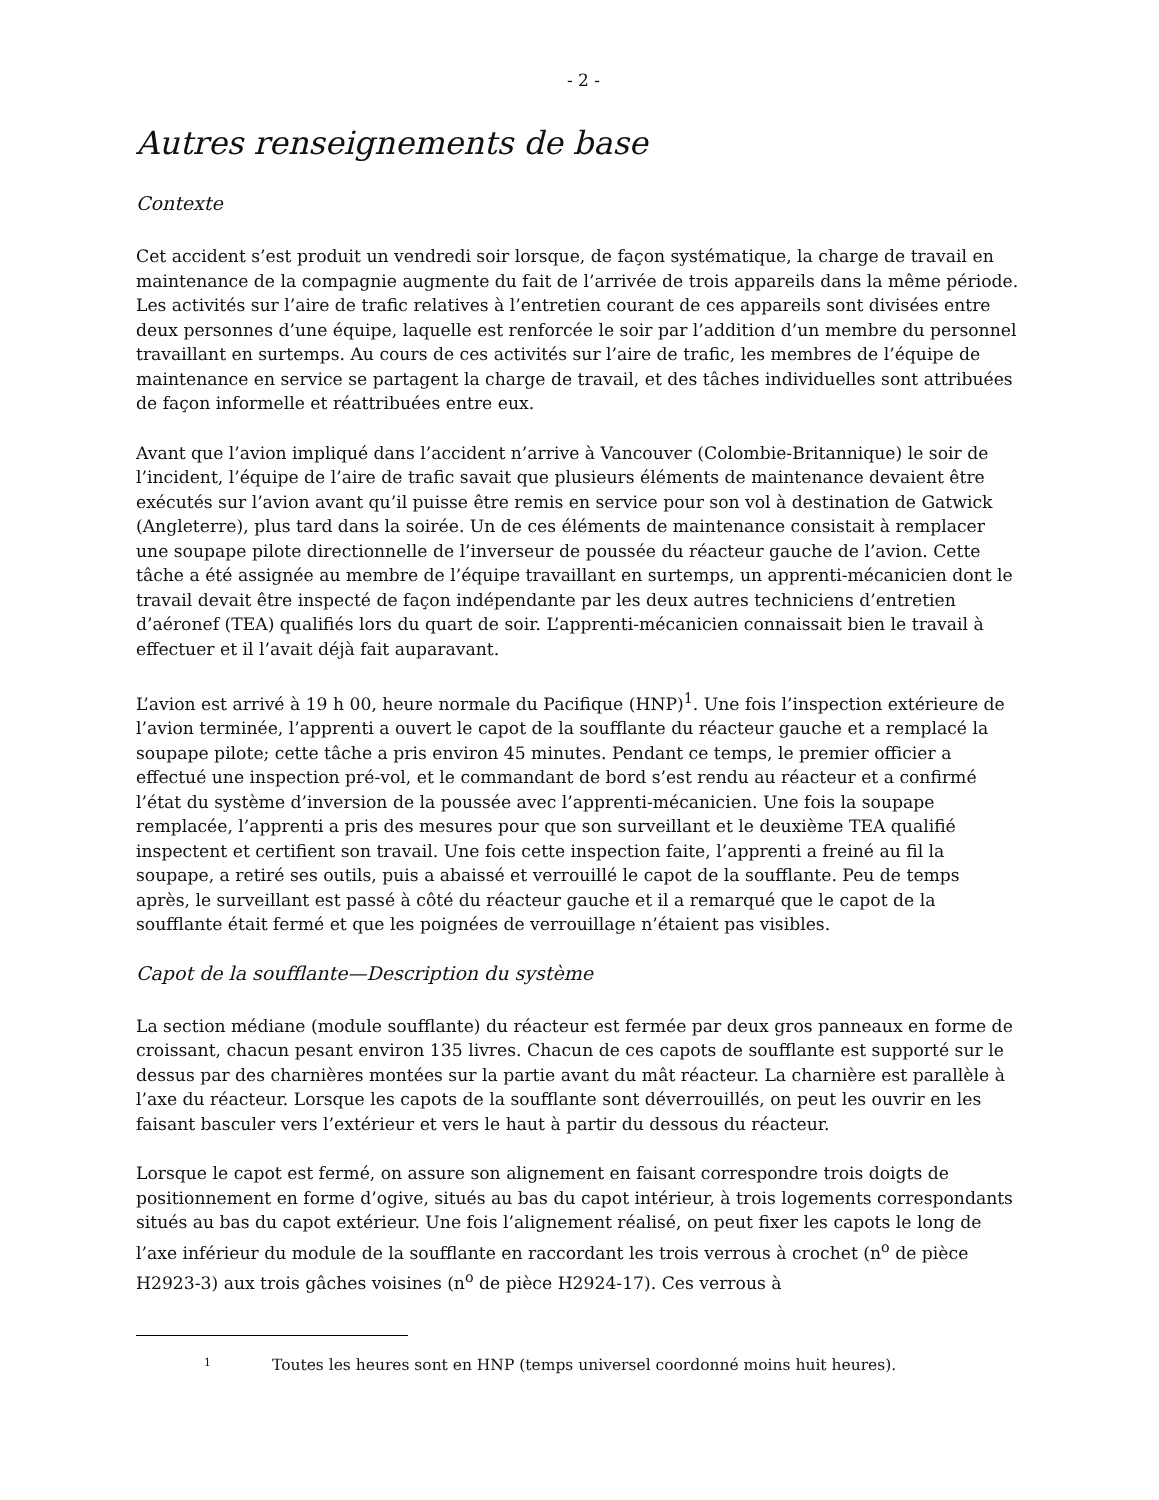- 2 -
Autres renseignements de base
Contexte
Cet accident s’est produit un vendredi soir lorsque, de façon systématique, la charge de travail en maintenance de la compagnie augmente du fait de l’arrivée de trois appareils dans la même période. Les activités sur l’aire de trafic relatives à l’entretien courant de ces appareils sont divisées entre deux personnes d’une équipe, laquelle est renforcée le soir par l’addition d’un membre du personnel travaillant en surtemps. Au cours de ces activités sur l’aire de trafic, les membres de l’équipe de maintenance en service se partagent la charge de travail, et des tâches individuelles sont attribuées de façon informelle et réattribuées entre eux.
Avant que l’avion impliqué dans l’accident n’arrive à Vancouver (Colombie-Britannique) le soir de l’incident, l’équipe de l’aire de trafic savait que plusieurs éléments de maintenance devaient être exécutés sur l’avion avant qu’il puisse être remis en service pour son vol à destination de Gatwick (Angleterre), plus tard dans la soirée. Un de ces éléments de maintenance consistait à remplacer une soupape pilote directionnelle de l’inverseur de poussée du réacteur gauche de l’avion. Cette tâche a été assignée au membre de l’équipe travaillant en surtemps, un apprenti-mécanicien dont le travail devait être inspecté de façon indépendante par les deux autres techniciens d’entretien d’aéronef (TEA) qualifiés lors du quart de soir. L’apprenti-mécanicien connaissait bien le travail à effectuer et il l’avait déjà fait auparavant.
L’avion est arrivé à 19 h 00, heure normale du Pacifique (HNP)<sup>1</sup>. Une fois l’inspection extérieure de l’avion terminée, l’apprenti a ouvert le capot de la soufflante du réacteur gauche et a remplacé la soupape pilote; cette tâche a pris environ 45 minutes. Pendant ce temps, le premier officier a effectué une inspection pré-vol, et le commandant de bord s’est rendu au réacteur et a confirmé l’état du système d’inversion de la poussée avec l’apprenti-mécanicien. Une fois la soupape remplacée, l’apprenti a pris des mesures pour que son surveillant et le deuxième TEA qualifié inspectent et certifient son travail. Une fois cette inspection faite, l’apprenti a freiné au fil la soupape, a retiré ses outils, puis a abaissé et verrouillé le capot de la soufflante. Peu de temps après, le surveillant est passé à côté du réacteur gauche et il a remarqué que le capot de la soufflante était fermé et que les poignées de verrouillage n’étaient pas visibles.
Capot de la soufflante—Description du système
La section médiane (module soufflante) du réacteur est fermée par deux gros panneaux en forme de croissant, chacun pesant environ 135 livres. Chacun de ces capots de soufflante est supporté sur le dessus par des charnières montées sur la partie avant du mât réacteur. La charnière est parallèle à l’axe du réacteur. Lorsque les capots de la soufflante sont déverrouillés, on peut les ouvrir en les faisant basculer vers l’extérieur et vers le haut à partir du dessous du réacteur.
Lorsque le capot est fermé, on assure son alignement en faisant correspondre trois doigts de positionnement en forme d’ogive, situés au bas du capot intérieur, à trois logements correspondants situés au bas du capot extérieur. Une fois l’alignement réalisé, on peut fixer les capots le long de l’axe inférieur du module de la soufflante en raccordant les trois verrous à crochet (n<sup>o</sup> de pièce H2923-3) aux trois gâches voisines (n<sup>o</sup> de pièce H2924-17). Ces verrous à
<sup>1</sup> Toutes les heures sont en HNP (temps universel coordonné moins huit heures).